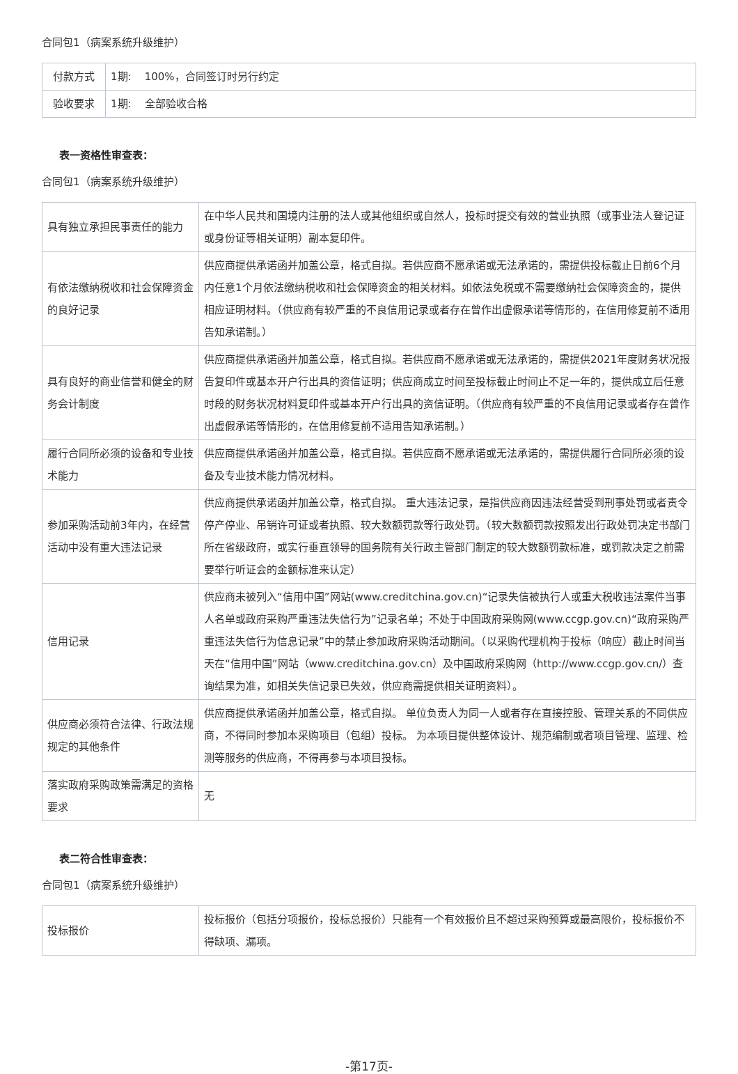合同包1（病案系统升级维护）
| 付款方式 | 1期: 100%，合同签订时另行约定 |
| 验收要求 | 1期: 全部验收合格 |
表一资格性审查表：
合同包1（病案系统升级维护）
| 具有独立承担民事责任的能力 | 在中华人民共和国境内注册的法人或其他组织或自然人，投标时提交有效的营业执照（或事业法人登记证或身份证等相关证明）副本复印件。 |
| 有依法缴纳税收和社会保障资金的良好记录 | 供应商提供承诺函并加盖公章，格式自拟。若供应商不愿承诺或无法承诺的，需提供投标截止日前6个月内任意1个月依法缴纳税收和社会保障资金的相关材料。如依法免税或不需要缴纳社会保障资金的，提供相应证明材料。（供应商有较严重的不良信用记录或者存在曾作出虚假承诺等情形的，在信用修复前不适用告知承诺制。） |
| 具有良好的商业信誉和健全的财务会计制度 | 供应商提供承诺函并加盖公章，格式自拟。若供应商不愿承诺或无法承诺的，需提供2021年度财务状况报告复印件或基本开户行出具的资信证明；供应商成立时间至投标截止时间止不足一年的，提供成立后任意时段的财务状况材料复印件或基本开户行出具的资信证明。（供应商有较严重的不良信用记录或者存在曾作出虚假承诺等情形的，在信用修复前不适用告知承诺制。） |
| 履行合同所必须的设备和专业技术能力 | 供应商提供承诺函并加盖公章，格式自拟。若供应商不愿承诺或无法承诺的，需提供履行合同所必须的设备及专业技术能力情况材料。 |
| 参加采购活动前3年内，在经营活动中没有重大违法记录 | 供应商提供承诺函并加盖公章，格式自拟。 重大违法记录，是指供应商因违法经营受到刑事处罚或者责令停产停业、吊销许可证或者执照、较大数额罚款等行政处罚。（较大数额罚款按照发出行政处罚决定书部门所在省级政府，或实行垂直领导的国务院有关行政主管部门制定的较大数额罚款标准，或罚款决定之前需要举行听证会的金额标准来认定） |
| 信用记录 | 供应商未被列入“信用中国”网站(www.creditchina.gov.cn)“记录失信被执行人或重大税收违法案件当事人名单或政府采购严重违法失信行为”记录名单；不处于中国政府采购网(www.ccgp.gov.cn)“政府采购严重违法失信行为信息记录”中的禁止参加政府采购活动期间。（以采购代理机构于投标（响应）截止时间当天在“信用中国”网站（www.creditchina.gov.cn）及中国政府采购网（http://www.ccgp.gov.cn/）查询结果为准，如相关失信记录已失效，供应商需提供相关证明资料）。 |
| 供应商必须符合法律、行政法规规定的其他条件 | 供应商提供承诺函并加盖公章，格式自拟。 单位负责人为同一人或者存在直接控股、管理关系的不同供应商，不得同时参加本采购项目（包组）投标。 为本项目提供整体设计、规范编制或者项目管理、监理、检测等服务的供应商，不得再参与本项目投标。 |
| 落实政府采购政策需满足的资格要求 | 无 |
表二符合性审查表：
合同包1（病案系统升级维护）
| 投标报价 | 投标报价（包括分项报价，投标总报价）只能有一个有效报价且不超过采购预算或最高限价，投标报价不得缺项、漏项。 |
-第17页-